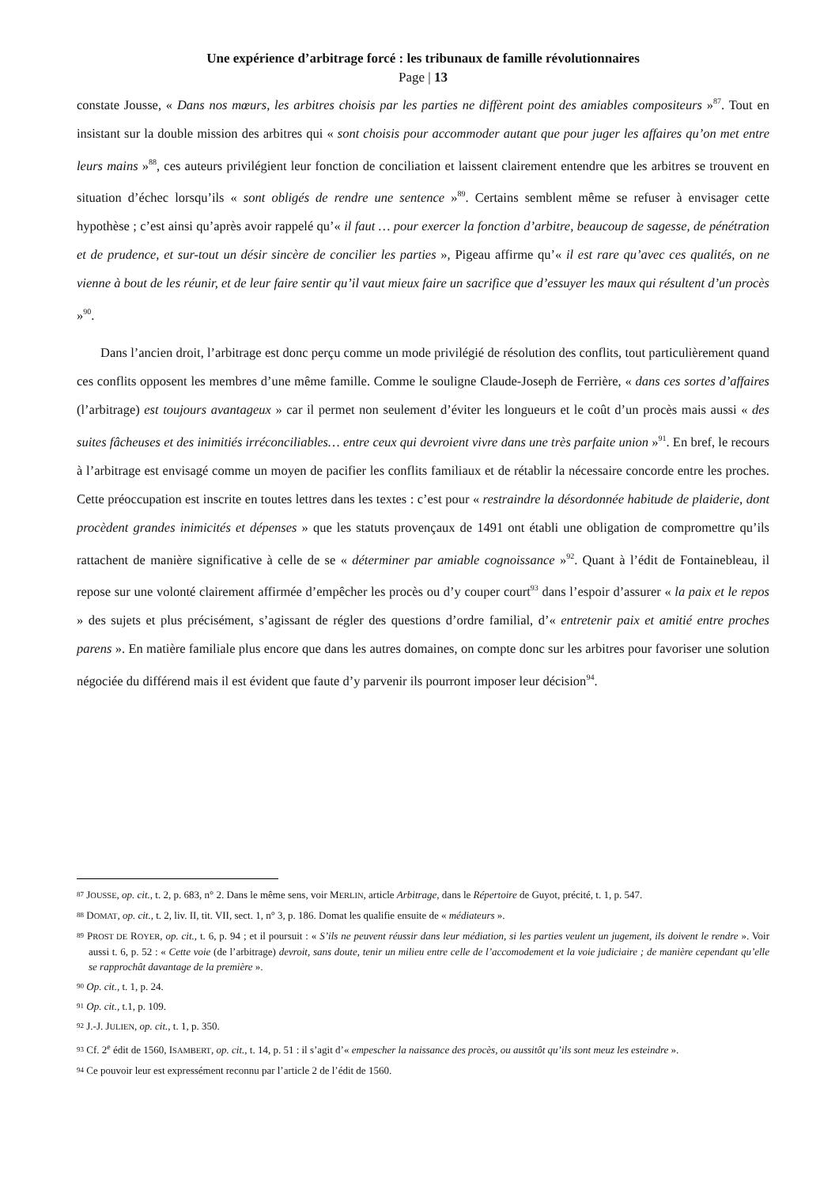Une expérience d’arbitrage forcé : les tribunaux de famille révolutionnaires
Page | 13
constate Jousse, « Dans nos mœurs, les arbitres choisis par les parties ne diffèrent point des amiables compositeurs »<sup>87</sup>. Tout en insistant sur la double mission des arbitres qui « sont choisis pour accommoder autant que pour juger les affaires qu’on met entre leurs mains »<sup>88</sup>, ces auteurs privilégient leur fonction de conciliation et laissent clairement entendre que les arbitres se trouvent en situation d’échec lorsqu’ils « sont obligés de rendre une sentence »<sup>89</sup>. Certains semblent même se refuser à envisager cette hypothèse ; c’est ainsi qu’après avoir rappelé qu’« il faut … pour exercer la fonction d’arbitre, beaucoup de sagesse, de pénétration et de prudence, et sur-tout un désir sincère de concilier les parties », Pigeau affirme qu’« il est rare qu’avec ces qualités, on ne vienne à bout de les réunir, et de leur faire sentir qu’il vaut mieux faire un sacrifice que d’essuyer les maux qui résultent d’un procès »<sup>90</sup>.
Dans l’ancien droit, l’arbitrage est donc perçu comme un mode privilégié de résolution des conflits, tout particulièrement quand ces conflits opposent les membres d’une même famille. Comme le souligne Claude-Joseph de Ferrière, « dans ces sortes d’affaires (l’arbitrage) est toujours avantageux » car il permet non seulement d’éviter les longueurs et le coût d’un procès mais aussi « des suites fâcheuses et des inimitiés irréconciliables… entre ceux qui devroient vivre dans une très parfaite union »<sup>91</sup>. En bref, le recours à l’arbitrage est envisagé comme un moyen de pacifier les conflits familiaux et de rétablir la nécessaire concorde entre les proches. Cette préoccupation est inscrite en toutes lettres dans les textes : c’est pour « restraindre la désordonnée habitude de plaiderie, dont procèdent grandes inimicités et dépenses » que les statuts provençaux de 1491 ont établi une obligation de compromettre qu’ils rattachent de manière significative à celle de se « déterminer par amiable cognoissance »<sup>92</sup>. Quant à l’édit de Fontainebleau, il repose sur une volonté clairement affirmée d’empêcher les procès ou d’y couper court<sup>93</sup> dans l’espoir d’assurer « la paix et le repos » des sujets et plus précisément, s’agissant de régler des questions d’ordre familial, d’« entretenir paix et amitié entre proches parens ». En matière familiale plus encore que dans les autres domaines, on compte donc sur les arbitres pour favoriser une solution négociée du différend mais il est évident que faute d’y parvenir ils pourront imposer leur décision<sup>94</sup>.
87 JOUSSE, op. cit., t. 2, p. 683, n° 2. Dans le même sens, voir MERLIN, article Arbitrage, dans le Répertoire de Guyot, précité, t. 1, p. 547.
88 DOMAT, op. cit., t. 2, liv. II, tit. VII, sect. 1, n° 3, p. 186. Domat les qualifie ensuite de « médiateurs ».
89 PROST DE ROYER, op. cit., t. 6, p. 94 ; et il poursuit : « S’ils ne peuvent réussir dans leur médiation, si les parties veulent un jugement, ils doivent le rendre ». Voir aussi t. 6, p. 52 : « Cette voie (de l’arbitrage) devroit, sans doute, tenir un milieu entre celle de l’accomodement et la voie judiciaire ; de manière cependant qu’elle se rapprochât davantage de la première ».
90 Op. cit., t. 1, p. 24.
91 Op. cit., t.1, p. 109.
92 J.-J. JULIEN, op. cit., t. 1, p. 350.
93 Cf. 2<sup>e</sup> édit de 1560, ISAMBERT, op. cit., t. 14, p. 51 : il s’agit d’« empescher la naissance des procès, ou aussitôt qu’ils sont meuz les esteindre ».
94 Ce pouvoir leur est expressément reconnu par l’article 2 de l’édit de 1560.